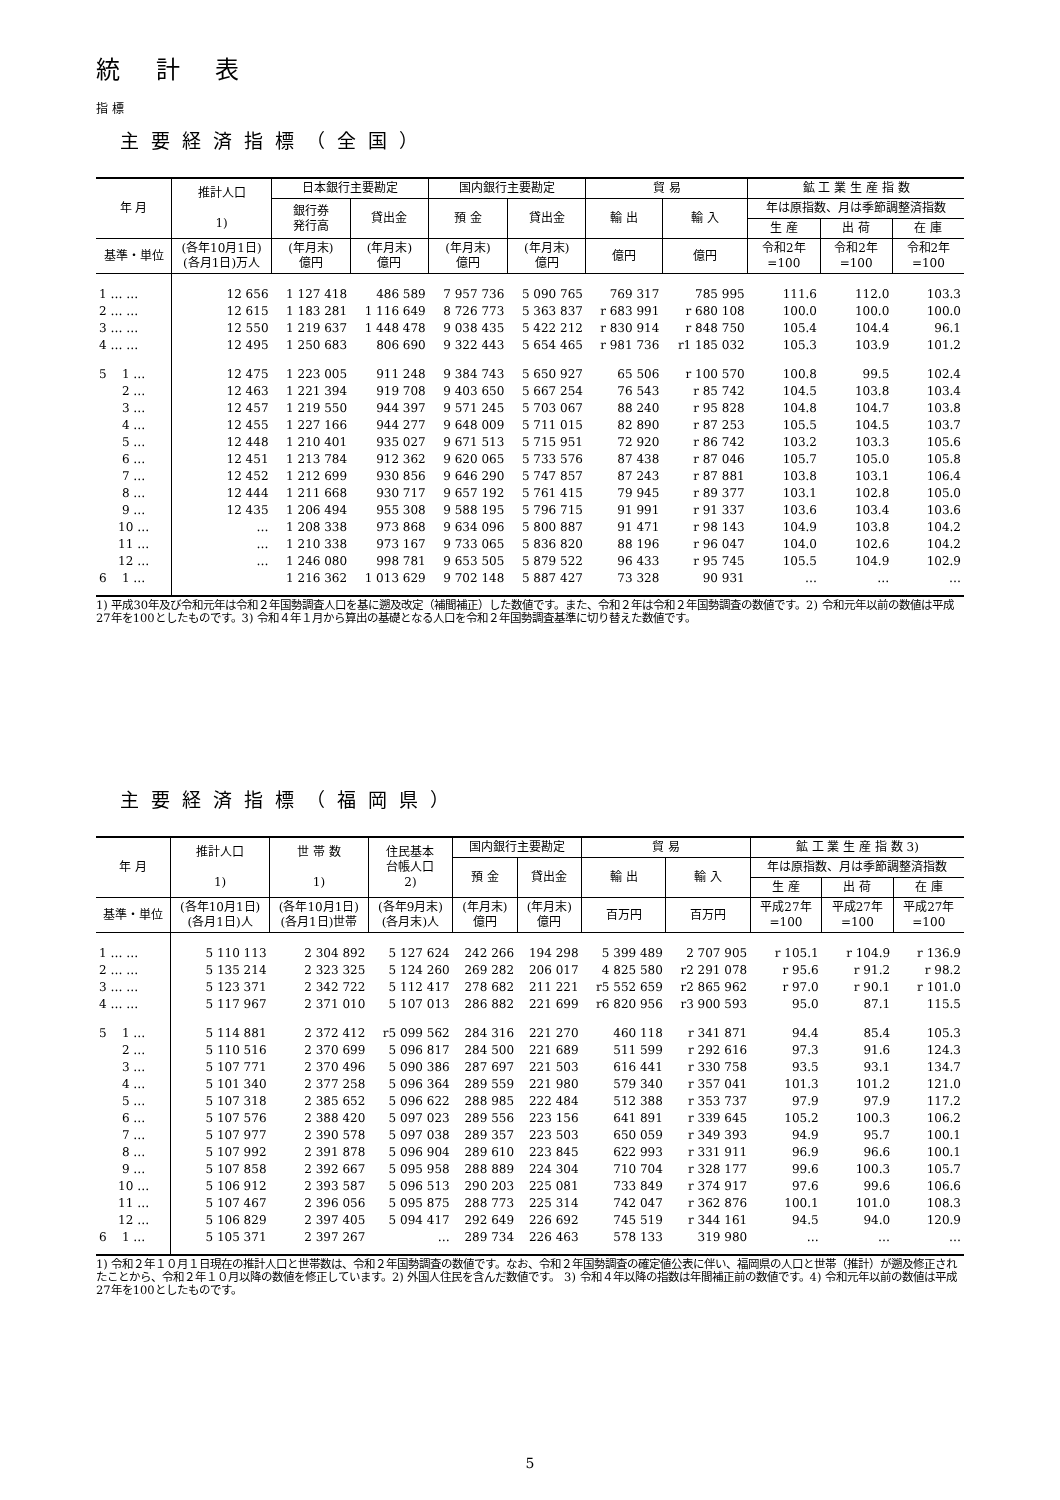統 計 表
指 標
主要経済指標（全国）
| 年 月 | 推計人口 1) | 日本銀行主要勘定 | | 国内銀行主要勘定 | | 貿 易 | | 鉱 工 業 生 産 指 数 | | |
| --- | --- | --- | --- | --- | --- | --- | --- | --- | --- | --- |
| | | 銀行券 発行高 | 貸出金 | 預 金 | 貸出金 | 輸 出 | 輸 入 | 年は原指数、月は季節調整済指数 | | |
| | | | | | | | | 生 産 | 出 荷 | 在 庫 |
| 基準・単位 | (各年10月1日) (各月1日)万人 | (年月末) 億円 | (年月末) 億円 | (年月末) 億円 | (年月末) 億円 | 億円 | 億円 | 令和2年 =100 | 令和2年 =100 | 令和2年 =100 |
| 1 … … | 12 656 | 1 127 418 | 486 589 | 7 957 736 | 5 090 765 | 769 317 | 785 995 | 111.6 | 112.0 | 103.3 |
| 2 … … | 12 615 | 1 183 281 | 1 116 649 | 8 726 773 | 5 363 837 | r 683 991 | r 680 108 | 100.0 | 100.0 | 100.0 |
| 3 … … | 12 550 | 1 219 637 | 1 448 478 | 9 038 435 | 5 422 212 | r 830 914 | r 848 750 | 105.4 | 104.4 | 96.1 |
| 4 … … | 12 495 | 1 250 683 | 806 690 | 9 322 443 | 5 654 465 | r 981 736 | r1 185 032 | 105.3 | 103.9 | 101.2 |
| 5 1 … | 12 475 | 1 223 005 | 911 248 | 9 384 743 | 5 650 927 | 65 506 | r 100 570 | 100.8 | 99.5 | 102.4 |
| 2 … | 12 463 | 1 221 394 | 919 708 | 9 403 650 | 5 667 254 | 76 543 | r 85 742 | 104.5 | 103.8 | 103.4 |
| 3 … | 12 457 | 1 219 550 | 944 397 | 9 571 245 | 5 703 067 | 88 240 | r 95 828 | 104.8 | 104.7 | 103.8 |
| 4 … | 12 455 | 1 227 166 | 944 277 | 9 648 009 | 5 711 015 | 82 890 | r 87 253 | 105.5 | 104.5 | 103.7 |
| 5 … | 12 448 | 1 210 401 | 935 027 | 9 671 513 | 5 715 951 | 72 920 | r 86 742 | 103.2 | 103.3 | 105.6 |
| 6 … | 12 451 | 1 213 784 | 912 362 | 9 620 065 | 5 733 576 | 87 438 | r 87 046 | 105.7 | 105.0 | 105.8 |
| 7 … | 12 452 | 1 212 699 | 930 856 | 9 646 290 | 5 747 857 | 87 243 | r 87 881 | 103.8 | 103.1 | 106.4 |
| 8 … | 12 444 | 1 211 668 | 930 717 | 9 657 192 | 5 761 415 | 79 945 | r 89 377 | 103.1 | 102.8 | 105.0 |
| 9 … | 12 435 | 1 206 494 | 955 308 | 9 588 195 | 5 796 715 | 91 991 | r 91 337 | 103.6 | 103.4 | 103.6 |
| 10 … | … | 1 208 338 | 973 868 | 9 634 096 | 5 800 887 | 91 471 | r 98 143 | 104.9 | 103.8 | 104.2 |
| 11 … | … | 1 210 338 | 973 167 | 9 733 065 | 5 836 820 | 88 196 | r 96 047 | 104.0 | 102.6 | 104.2 |
| 12 … | … | 1 246 080 | 998 781 | 9 653 505 | 5 879 522 | 96 433 | r 95 745 | 105.5 | 104.9 | 102.9 |
| 6 1 … | | 1 216 362 | 1 013 629 | 9 702 148 | 5 887 427 | 73 328 | 90 931 | … | … | … |
1) 平成30年及び令和元年は令和２年国勢調査人口を基に遡及改定（補間補正）した数値です。また、令和２年は令和２年国勢調査の数値です。2) 令和元年以前の数値は平成27年を100としたものです。3) 令和４年１月から算出の基礎となる人口を令和２年国勢調査基準に切り替えた数値です。
主要経済指標（福岡県）
| 年 月 | 推計人口 1) | 世 帯 数 1) | 住民基本 台帳人口 2) | 国内銀行主要勘定 | | 貿 易 | | 鉱 工 業 生 産 指 数 3) | | |
| --- | --- | --- | --- | --- | --- | --- | --- | --- | --- | --- |
| | | | | 預 金 | 貸出金 | 輸 出 | 輸 入 | 年は原指数、月は季節調整済指数 | | |
| | | | | | | | | 生 産 | 出 荷 | 在 庫 |
| 基準・単位 | (各年10月1日) (各月1日)人 | (各年10月1日) (各月1日)世帯 | (各年9月末) (各月末)人 | (年月末) 億円 | (年月末) 億円 | 百万円 | 百万円 | 平成27年 =100 | 平成27年 =100 | 平成27年 =100 |
| 1 … … | 5 110 113 | 2 304 892 | 5 127 624 | 242 266 | 194 298 | 5 399 489 | 2 707 905 | r 105.1 | r 104.9 | r 136.9 |
| 2 … … | 5 135 214 | 2 323 325 | 5 124 260 | 269 282 | 206 017 | 4 825 580 | r2 291 078 | r 95.6 | r 91.2 | r 98.2 |
| 3 … … | 5 123 371 | 2 342 722 | 5 112 417 | 278 682 | 211 221 | r5 552 659 | r2 865 962 | r 97.0 | r 90.1 | r 101.0 |
| 4 … … | 5 117 967 | 2 371 010 | 5 107 013 | 286 882 | 221 699 | r6 820 956 | r3 900 593 | 95.0 | 87.1 | 115.5 |
| 5 1 … | 5 114 881 | 2 372 412 | r5 099 562 | 284 316 | 221 270 | 460 118 | r 341 871 | 94.4 | 85.4 | 105.3 |
| 2 … | 5 110 516 | 2 370 699 | 5 096 817 | 284 500 | 221 689 | 511 599 | r 292 616 | 97.3 | 91.6 | 124.3 |
| 3 … | 5 107 771 | 2 370 496 | 5 090 386 | 287 697 | 221 503 | 616 441 | r 330 758 | 93.5 | 93.1 | 134.7 |
| 4 … | 5 101 340 | 2 377 258 | 5 096 364 | 289 559 | 221 980 | 579 340 | r 357 041 | 101.3 | 101.2 | 121.0 |
| 5 … | 5 107 318 | 2 385 652 | 5 096 622 | 288 985 | 222 484 | 512 388 | r 353 737 | 97.9 | 97.9 | 117.2 |
| 6 … | 5 107 576 | 2 388 420 | 5 097 023 | 289 556 | 223 156 | 641 891 | r 339 645 | 105.2 | 100.3 | 106.2 |
| 7 … | 5 107 977 | 2 390 578 | 5 097 038 | 289 357 | 223 503 | 650 059 | r 349 393 | 94.9 | 95.7 | 100.1 |
| 8 … | 5 107 992 | 2 391 878 | 5 096 904 | 289 610 | 223 845 | 622 993 | r 331 911 | 96.9 | 96.6 | 100.1 |
| 9 … | 5 107 858 | 2 392 667 | 5 095 958 | 288 889 | 224 304 | 710 704 | r 328 177 | 99.6 | 100.3 | 105.7 |
| 10 … | 5 106 912 | 2 393 587 | 5 096 513 | 290 203 | 225 081 | 733 849 | r 374 917 | 97.6 | 99.6 | 106.6 |
| 11 … | 5 107 467 | 2 396 056 | 5 095 875 | 288 773 | 225 314 | 742 047 | r 362 876 | 100.1 | 101.0 | 108.3 |
| 12 … | 5 106 829 | 2 397 405 | 5 094 417 | 292 649 | 226 692 | 745 519 | r 344 161 | 94.5 | 94.0 | 120.9 |
| 6 1 … | 5 105 371 | 2 397 267 | … | 289 734 | 226 463 | 578 133 | 319 980 | … | … | … |
1) 令和２年１０月１日現在の推計人口と世帯数は、令和２年国勢調査の数値です。なお、令和２年国勢調査の確定値公表に伴い、福岡県の人口と世帯（推計）が遡及修正されたことから、令和２年１０月以降の数値を修正しています。2) 外国人住民を含んだ数値です。 3) 令和４年以降の指数は年間補正前の数値です。4) 令和元年以前の数値は平成27年を100としたものです。
5